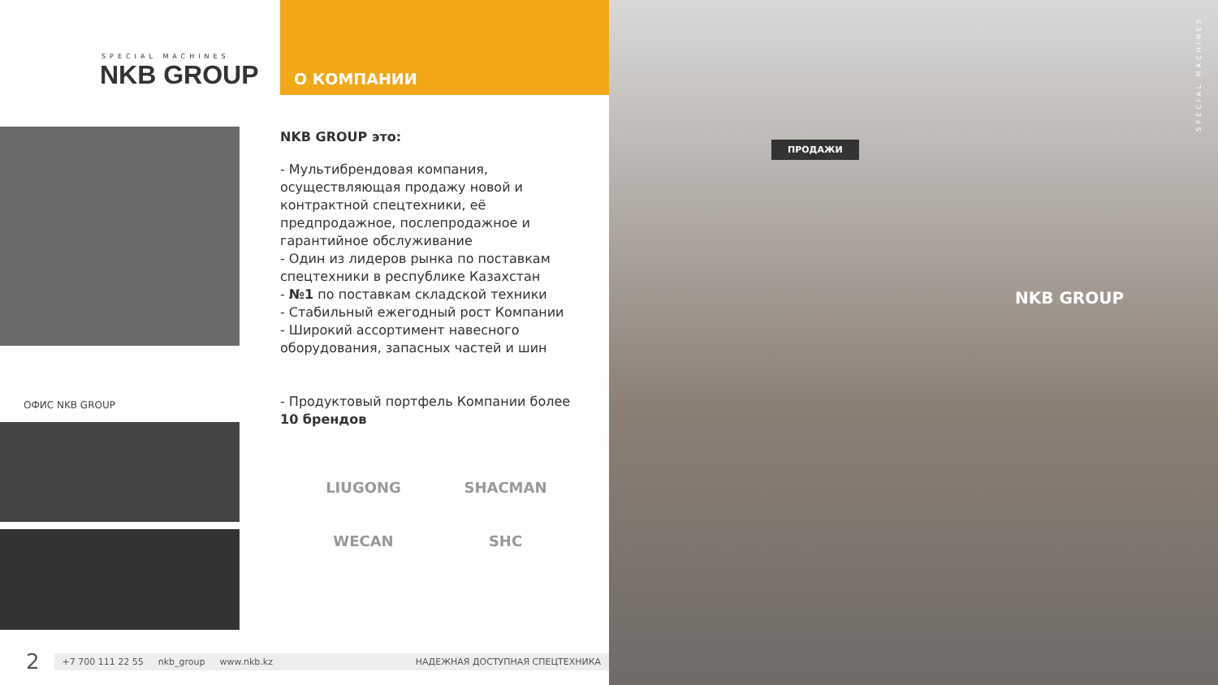SPECIAL MACHINES
NKB GROUP
О КОМПАНИИ
ОФИС NKB GROUP
NKB GROUP это:
- Мультибрендовая компания, осуществляющая продажу новой и контрактной спецтехники, её предпродажное, послепродажное и гарантийное обслуживание
- Один из лидеров рынка по поставкам спецтехники в республике Казахстан
- №1 по поставкам складской техники
- Стабильный ежегодный рост Компании
- Широкий ассортимент навесного оборудования, запасных частей и шин
- Продуктовый портфель Компании более 10 брендов
LIUGONG
SHACMAN
WECAN
SHC
2
+7 700 111 22 55 nkb_group www.nkb.kz НАДЕЖНАЯ ДОСТУПНАЯ СПЕЦТЕХНИКА
ПРОДАЖИ
NKB GROUP
SPECIAL MACHINES